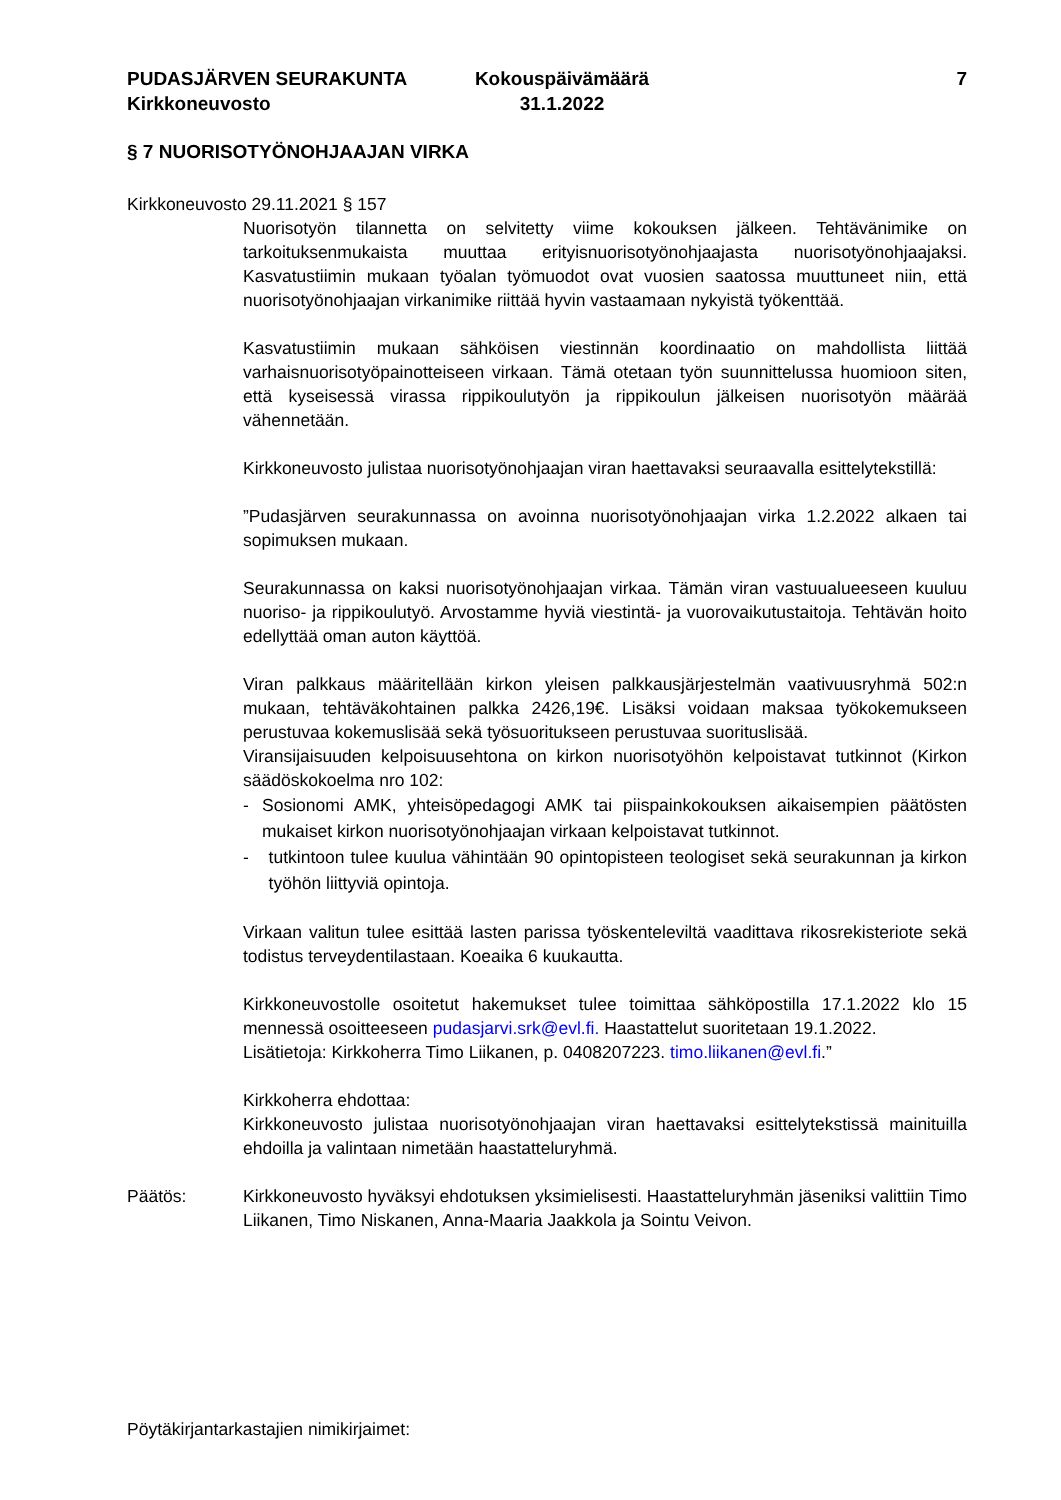PUDASJÄRVEN SEURAKUNTA
Kirkkoneuvosto
Kokouspäivämäärä
31.1.2022
7
§ 7 NUORISOTYÖNOHJAAJAN VIRKA
Kirkkoneuvosto 29.11.2021 § 157
Nuorisotyön tilannetta on selvitetty viime kokouksen jälkeen. Tehtävänimike on tarkoituksenmukaista muuttaa erityisnuorisotyönohjaajasta nuorisotyönohjaajaksi. Kasvatustiimin mukaan työalan työmuodot ovat vuosien saatossa muuttuneet niin, että nuorisotyönohjaajan virkanimike riittää hyvin vastaamaan nykyistä työkenttää.
Kasvatustiimin mukaan sähköisen viestinnän koordinaatio on mahdollista liittää varhaisnuorisotyöpainotteiseen virkaan. Tämä otetaan työn suunnittelussa huomioon siten, että kyseisessä virassa rippikoulutyön ja rippikoulun jälkeisen nuorisotyön määrää vähennetään.
Kirkkoneuvosto julistaa nuorisotyönohjaajan viran haettavaksi seuraavalla esittelytekstillä:
”Pudasjärven seurakunnassa on avoinna nuorisotyönohjaajan virka 1.2.2022 alkaen tai sopimuksen mukaan.
Seurakunnassa on kaksi nuorisotyönohjaajan virkaa. Tämän viran vastuualueeseen kuuluu nuoriso- ja rippikoulutyö. Arvostamme hyviä viestintä- ja vuorovaikutustaitoja. Tehtävän hoito edellyttää oman auton käyttöä.
Viran palkkaus määritellään kirkon yleisen palkkausjärjestelmän vaativuusryhmä 502:n mukaan, tehtäväkohtainen palkka 2426,19€. Lisäksi voidaan maksaa työkokemukseen perustuvaa kokemuslisää sekä työsuoritukseen perustuvaa suorituslisää.
Viransijaisuuden kelpoisuusehtona on kirkon nuorisotyöhön kelpoistavat tutkinnot (Kirkon säädöskokoelma nro 102:
- Sosionomi AMK, yhteisöpedagogi AMK tai piispainkokouksen aikaisempien päätösten mukaiset kirkon nuorisotyönohjaajan virkaan kelpoistavat tutkinnot.
- tutkintoon tulee kuulua vähintään 90 opintopisteen teologiset sekä seurakunnan ja kirkon työhön liittyviä opintoja.
Virkaan valitun tulee esittää lasten parissa työskenteleviltä vaadittava rikosrekisteriote sekä todistus terveydentilastaan. Koeaika 6 kuukautta.
Kirkkoneuvostolle osoitetut hakemukset tulee toimittaa sähköpostilla 17.1.2022 klo 15 mennessä osoitteeseen pudasjarvi.srk@evl.fi. Haastattelut suoritetaan 19.1.2022.
Lisätietoja: Kirkkoherra Timo Liikanen, p. 0408207223. timo.liikanen@evl.fi.”
Kirkkoherra ehdottaa:
Kirkkoneuvosto julistaa nuorisotyönohjaajan viran haettavaksi esittelytekstissä mainituilla ehdoilla ja valintaan nimetään haastatteluryhmä.
Päätös: Kirkkoneuvosto hyväksyi ehdotuksen yksimielisesti. Haastatteluryhmän jäseniksi valittiin Timo Liikanen, Timo Niskanen, Anna-Maaria Jaakkola ja Sointu Veivon.
Pöytäkirjantarkastajien nimikirjaimet: